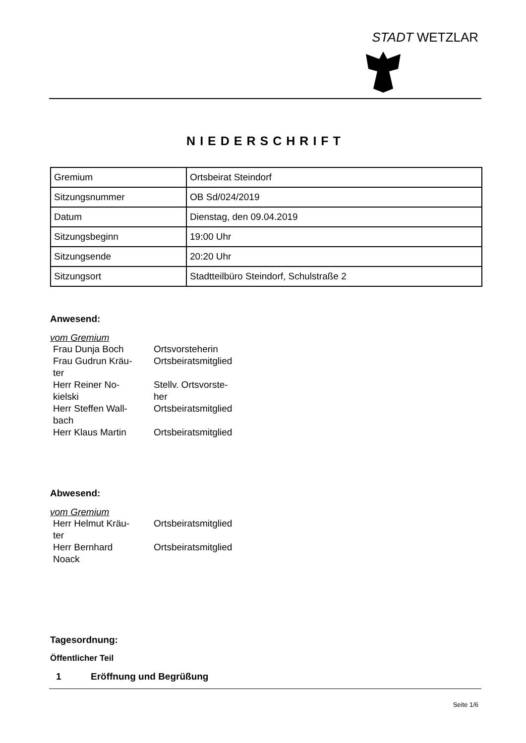STADT WETZLAR
NIEDERSCHRIFT
| Gremium | Ortsbeirat Steindorf |
| Sitzungsnummer | OB Sd/024/2019 |
| Datum | Dienstag, den 09.04.2019 |
| Sitzungsbeginn | 19:00 Uhr |
| Sitzungsende | 20:20 Uhr |
| Sitzungsort | Stadtteilbüro Steindorf, Schulstraße 2 |
Anwesend:
vom Gremium
| Frau Dunja Boch | Ortsvorsteherin |
| Frau Gudrun Kräu- ter | Ortsbeiratsmitglied |
| Herr Reiner No- kielski | Stellv. Ortsvorste- her |
| Herr Steffen Wall- bach | Ortsbeiratsmitglied |
| Herr Klaus Martin | Ortsbeiratsmitglied |
Abwesend:
vom Gremium
| Herr Helmut Kräu- ter | Ortsbeiratsmitglied |
| Herr Bernhard Noack | Ortsbeiratsmitglied |
Tagesordnung:
Öffentlicher Teil
1 Eröffnung und Begrüßung
Seite 1/6